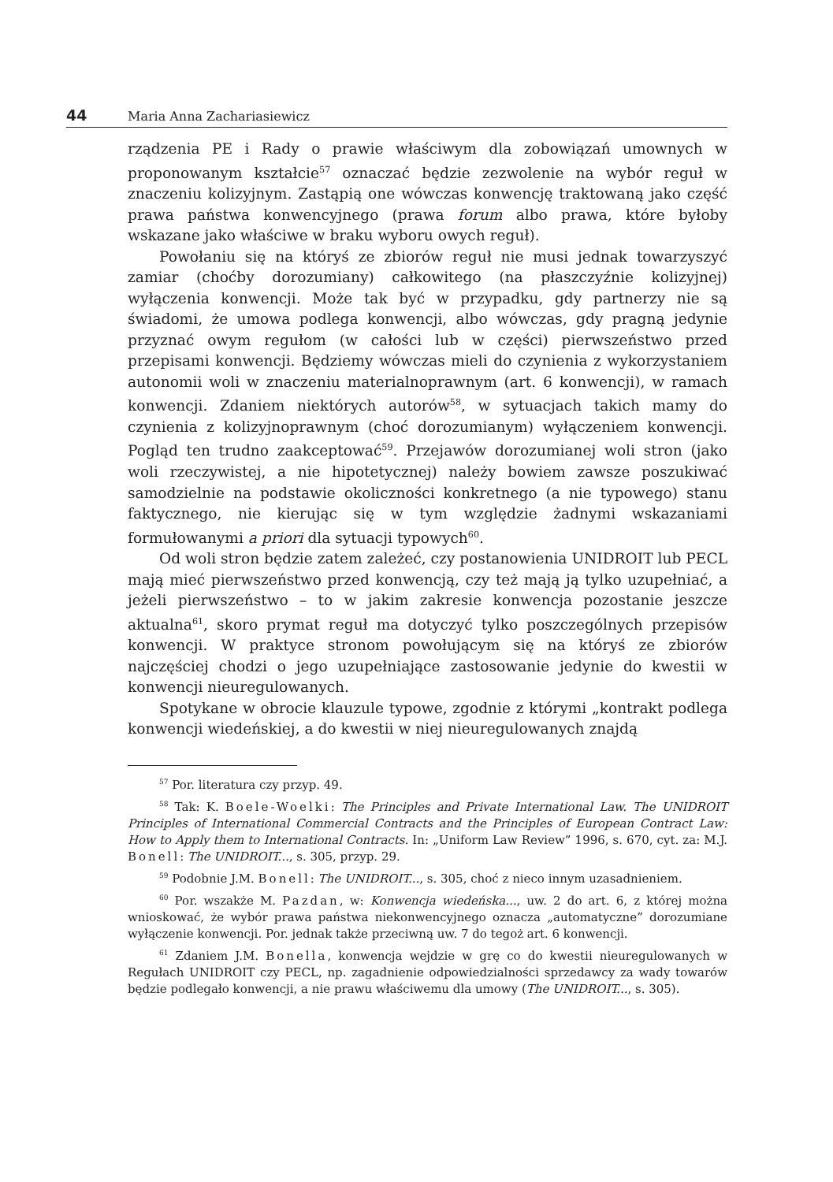44 Maria Anna Zachariasiewicz
rządzenia PE i Rady o prawie właściwym dla zobowiązań umownych w proponowanym kształcie<sup>57</sup> oznaczać będzie zezwolenie na wybór reguł w znaczeniu kolizyjnym. Zastąpią one wówczas konwencję traktowaną jako część prawa państwa konwencyjnego (prawa forum albo prawa, które byłoby wskazane jako właściwe w braku wyboru owych reguł).
Powołaniu się na któryś ze zbiorów reguł nie musi jednak towarzyszyć zamiar (choćby dorozumiany) całkowitego (na płaszczyźnie kolizyjnej) wyłączenia konwencji. Może tak być w przypadku, gdy partnerzy nie są świadomi, że umowa podlega konwencji, albo wówczas, gdy pragną jedynie przyznać owym regułom (w całości lub w części) pierwszeństwo przed przepisami konwencji. Będziemy wówczas mieli do czynienia z wykorzystaniem autonomii woli w znaczeniu materialnoprawnym (art. 6 konwencji), w ramach konwencji. Zdaniem niektórych autorów<sup>58</sup>, w sytuacjach takich mamy do czynienia z kolizyjnoprawnym (choć dorozumianym) wyłączeniem konwencji. Pogląd ten trudno zaakceptować<sup>59</sup>. Przejawów dorozumianej woli stron (jako woli rzeczywistej, a nie hipotetycznej) należy bowiem zawsze poszukiwać samodzielnie na podstawie okoliczności konkretnego (a nie typowego) stanu faktycznego, nie kierując się w tym względzie żadnymi wskazaniami formułowanymi a priori dla sytuacji typowych<sup>60</sup>.
Od woli stron będzie zatem zależeć, czy postanowienia UNIDROIT lub PECL mają mieć pierwszeństwo przed konwencją, czy też mają ją tylko uzupełniać, a jeżeli pierwszeństwo – to w jakim zakresie konwencja pozostanie jeszcze aktualna<sup>61</sup>, skoro prymat reguł ma dotyczyć tylko poszczególnych przepisów konwencji. W praktyce stronom powołującym się na któryś ze zbiorów najczęściej chodzi o jego uzupełniające zastosowanie jedynie do kwestii w konwencji nieuregulowanych.
Spotykane w obrocie klauzule typowe, zgodnie z którymi „kontrakt podlega konwencji wiedeńskiej, a do kwestii w niej nieuregulowanych znajdą
<sup>57</sup> Por. literatura czy przyp. 49.
<sup>58</sup> Tak: K. Boele-Woelki: The Principles and Private International Law. The UNIDROIT Principles of International Commercial Contracts and the Principles of European Contract Law: How to Apply them to International Contracts. In: „Uniform Law Review” 1996, s. 670, cyt. za: M.J. Bonell: The UNIDROIT..., s. 305, przyp. 29.
<sup>59</sup> Podobnie J.M. Bonell: The UNIDROIT..., s. 305, choć z nieco innym uzasadnieniem.
<sup>60</sup> Por. wszakże M. Pazdan, w: Konwencja wiedeńska..., uw. 2 do art. 6, z której można wnioskować, że wybór prawa państwa niekonwencyjnego oznacza „automatyczne” dorozumiane wyłączenie konwencji. Por. jednak także przeciwną uw. 7 do tegoż art. 6 konwencji.
<sup>61</sup> Zdaniem J.M. Bonella, konwencja wejdzie w grę co do kwestii nieuregulowanych w Regułach UNIDROIT czy PECL, np. zagadnienie odpowiedzialności sprzedawcy za wady towarów będzie podlegało konwencji, a nie prawu właściwemu dla umowy (The UNIDROIT..., s. 305).